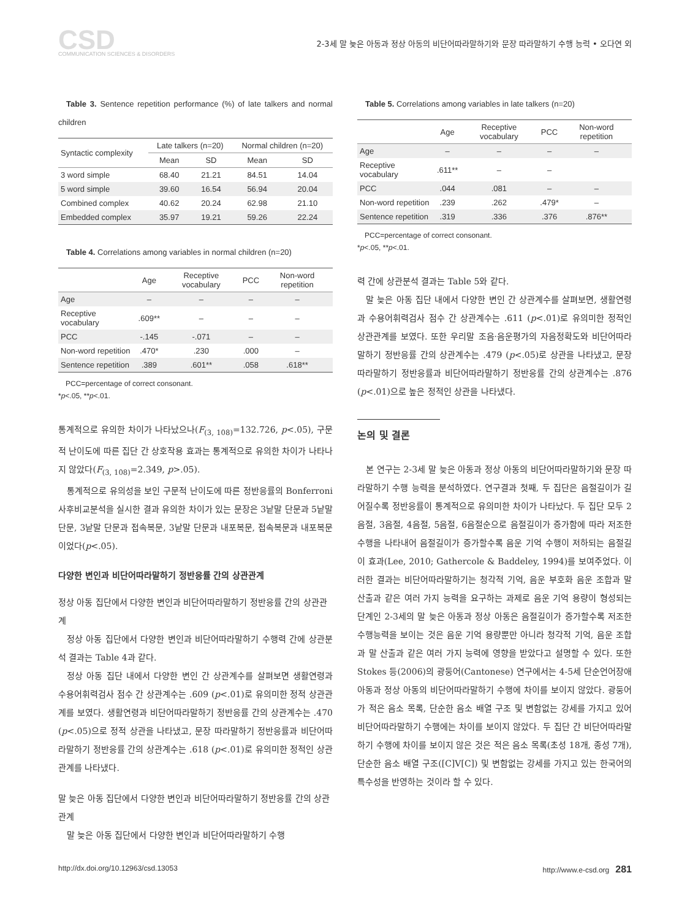CSD
COMMUNICATION SCIENCES & DISORDERS
2-3세 말 늦은 아동과 정상 아동의 비단어따라말하기와 문장 따라말하기 수행 능력 • 오다연 외
Table 3. Sentence repetition performance (%) of late talkers and normal children
| Syntactic complexity | Late talkers (n=20) | | Normal children (n=20) | |
| --- | --- | --- | --- | --- |
| | Mean | SD | Mean | SD |
| 3 word simple | 68.40 | 21.21 | 84.51 | 14.04 |
| 5 word simple | 39.60 | 16.54 | 56.94 | 20.04 |
| Combined complex | 40.62 | 20.24 | 62.98 | 21.10 |
| Embedded complex | 35.97 | 19.21 | 59.26 | 22.24 |
Table 4. Correlations among variables in normal children (n=20)
| | Age | Receptive vocabulary | PCC | Non-word repetition |
| --- | --- | --- | --- | --- |
| Age | – | – | – | – |
| Receptive vocabulary | .609** | – | – | – |
| PCC | -.145 | -.071 | – | – |
| Non-word repetition | .470* | .230 | .000 | – |
| Sentence repetition | .389 | .601** | .058 | .618** |
PCC=percentage of correct consonant.
*p<.05, **p<.01.
통계적으로 유의한 차이가 나타났으나(F<sub>(3, 108)</sub>=132.726, p<.05), 구문적 난이도에 따른 집단 간 상호작용 효과는 통계적으로 유의한 차이가 나타나지 않았다(F<sub>(3, 108)</sub>=2.349, p>.05).
통계적으로 유의성을 보인 구문적 난이도에 따른 정반응률의 Bonferroni 사후비교분석을 실시한 결과 유의한 차이가 있는 문장은 3낱말 단문과 5낱말 단문, 3낱말 단문과 접속복문, 3낱말 단문과 내포복문, 접속복문과 내포복문이었다(p<.05).
다양한 변인과 비단어따라말하기 정반응률 간의 상관관계
정상 아동 집단에서 다양한 변인과 비단어따라말하기 정반응률 간의 상관관계
정상 아동 집단에서 다양한 변인과 비단어따라말하기 수행력 간에 상관분석 결과는 Table 4과 같다.
정상 아동 집단 내에서 다양한 변인 간 상관계수를 살펴보면 생활연령과 수용어휘력검사 점수 간 상관계수는 .609 (p<.01)로 유의미한 정적 상관관계를 보였다. 생활연령과 비단어따라말하기 정반응률 간의 상관계수는 .470 (p<.05)으로 정적 상관을 나타냈고, 문장 따라말하기 정반응률과 비단어따라말하기 정반응률 간의 상관계수는 .618 (p<.01)로 유의미한 정적인 상관관계를 나타냈다.
말 늦은 아동 집단에서 다양한 변인과 비단어따라말하기 정반응률 간의 상관관계
말 늦은 아동 집단에서 다양한 변인과 비단어따라말하기 수행
Table 5. Correlations among variables in late talkers (n=20)
| | Age | Receptive vocabulary | PCC | Non-word repetition |
| --- | --- | --- | --- | --- |
| Age | – | – | – | – |
| Receptive vocabulary | .611** | – | – | |
| PCC | .044 | .081 | – | – |
| Non-word repetition | .239 | .262 | .479* | – |
| Sentence repetition | .319 | .336 | .376 | .876** |
PCC=percentage of correct consonant.
*p<.05, **p<.01.
력 간에 상관분석 결과는 Table 5와 같다.
말 늦은 아동 집단 내에서 다양한 변인 간 상관계수를 살펴보면, 생활연령과 수용어휘력검사 점수 간 상관계수는 .611 (p<.01)로 유의미한 정적인 상관관계를 보였다. 또한 우리말 조음·음운평가의 자음정확도와 비단어따라말하기 정반응률 간의 상관계수는 .479 (p<.05)로 상관을 나타냈고, 문장 따라말하기 정반응률과 비단어따라말하기 정반응률 간의 상관계수는 .876 (p<.01)으로 높은 정적인 상관을 나타냈다.
논의 및 결론
본 연구는 2-3세 말 늦은 아동과 정상 아동의 비단어따라말하기와 문장 따라말하기 수행 능력을 분석하였다. 연구결과 첫째, 두 집단은 음절길이가 길어질수록 정반응률이 통계적으로 유의미한 차이가 나타났다. 두 집단 모두 2음절, 3음절, 4음절, 5음절, 6음절순으로 음절길이가 증가함에 따라 저조한 수행을 나타내어 음절길이가 증가할수록 음운 기억 수행이 저하되는 음절길이 효과(Lee, 2010; Gathercole & Baddeley, 1994)를 보여주었다. 이러한 결과는 비단어따라말하기는 청각적 기억, 음운 부호화 음운 조합과 말 산출과 같은 여러 가지 능력을 요구하는 과제로 음운 기억 용량이 형성되는 단계인 2-3세의 말 늦은 아동과 정상 아동은 음절길이가 증가할수록 저조한 수행능력을 보이는 것은 음운 기억 용량뿐만 아니라 청각적 기억, 음운 조합과 말 산출과 같은 여러 가지 능력에 영향을 받았다고 설명할 수 있다. 또한 Stokes 등(2006)의 광둥어(Cantonese) 연구에서는 4-5세 단순언어장애 아동과 정상 아동의 비단어따라말하기 수행에 차이를 보이지 않았다. 광둥어가 적은 음소 목록, 단순한 음소 배열 구조 및 변함없는 강세를 가지고 있어 비단어따라말하기 수행에는 차이를 보이지 않았다. 두 집단 간 비단어따라말하기 수행에 차이를 보이지 않은 것은 적은 음소 목록(초성 18개, 종성 7개), 단순한 음소 배열 구조([C]V[C]) 및 변함없는 강세를 가지고 있는 한국어의 특수성을 반영하는 것이라 할 수 있다.
http://dx.doi.org/10.12963/csd.13053 http://www.e-csd.org 281